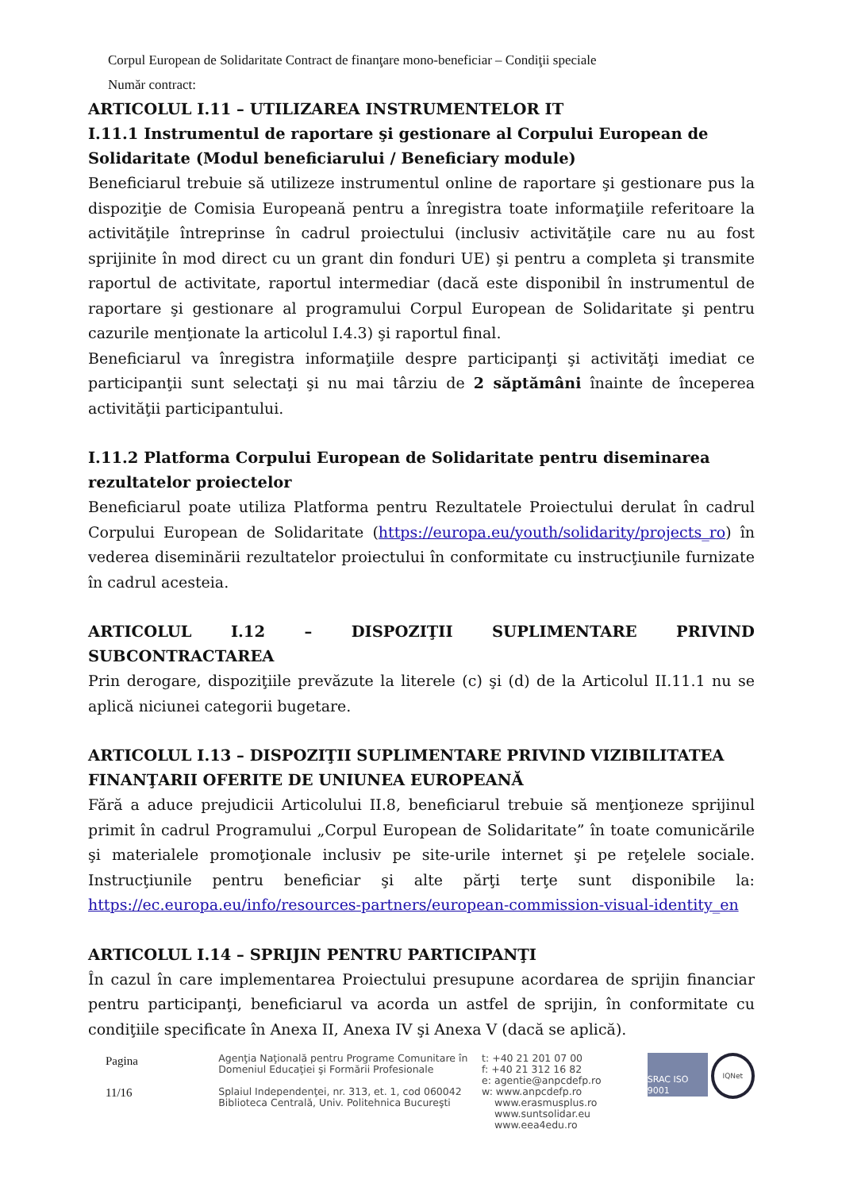Corpul European de Solidaritate Contract de finanţare mono-beneficiar – Condiţii speciale
Număr contract:
ARTICOLUL I.11 – UTILIZAREA INSTRUMENTELOR IT
I.11.1 Instrumentul de raportare şi gestionare al Corpului European de Solidaritate (Modul beneficiarului / Beneficiary module)
Beneficiarul trebuie să utilizeze instrumentul online de raportare şi gestionare pus la dispoziţie de Comisia Europeană pentru a înregistra toate informaţiile referitoare la activităţile întreprinse în cadrul proiectului (inclusiv activităţile care nu au fost sprijinite în mod direct cu un grant din fonduri UE) şi pentru a completa şi transmite raportul de activitate, raportul intermediar (dacă este disponibil în instrumentul de raportare şi gestionare al programului Corpul European de Solidaritate şi pentru cazurile menţionate la articolul I.4.3) şi raportul final.
Beneficiarul va înregistra informaţiile despre participanţi şi activităţi imediat ce participanţii sunt selectaţi şi nu mai târziu de 2 săptămâni înainte de începerea activităţii participantului.
I.11.2 Platforma Corpului European de Solidaritate pentru diseminarea rezultatelor proiectelor
Beneficiarul poate utiliza Platforma pentru Rezultatele Proiectului derulat în cadrul Corpului European de Solidaritate (https://europa.eu/youth/solidarity/projects_ro) în vederea diseminării rezultatelor proiectului în conformitate cu instrucţiunile furnizate în cadrul acesteia.
ARTICOLUL I.12 – DISPOZIŢII SUPLIMENTARE PRIVIND SUBCONTRACTAREA
Prin derogare, dispoziţiile prevăzute la literele (c) şi (d) de la Articolul II.11.1 nu se aplică niciunei categorii bugetare.
ARTICOLUL I.13 – DISPOZIŢII SUPLIMENTARE PRIVIND VIZIBILITATEA FINANŢARII OFERITE DE UNIUNEA EUROPEANĂ
Fără a aduce prejudicii Articolului II.8, beneficiarul trebuie să menţioneze sprijinul primit în cadrul Programului „Corpul European de Solidaritate” în toate comunicările şi materialele promoţionale inclusiv pe site-urile internet şi pe reţelele sociale. Instrucţiunile pentru beneficiar şi alte părţi terţe sunt disponibile la: https://ec.europa.eu/info/resources-partners/european-commission-visual-identity_en
ARTICOLUL I.14 – SPRIJIN PENTRU PARTICIPANŢI
În cazul în care implementarea Proiectului presupune acordarea de sprijin financiar pentru participanţi, beneficiarul va acorda un astfel de sprijin, în conformitate cu condiţiile specificate în Anexa II, Anexa IV şi Anexa V (dacă se aplică).
Pagina
11/16
Agenţia Naţională pentru Programe Comunitare în
Domeniul Educaţiei şi Formării Profesionale
Splaiul Independenţei, nr. 313, et. 1, cod 060042
Biblioteca Centrală, Univ. Politehnica Bucureşti
t: +40 21 201 07 00
f: +40 21 312 16 82
e: agentie@anpcdefp.ro
w: www.anpcdefp.ro
www.erasmusplus.ro
www.suntsolidar.eu
www.eea4edu.ro
SRAC ISO 9001
IQNet